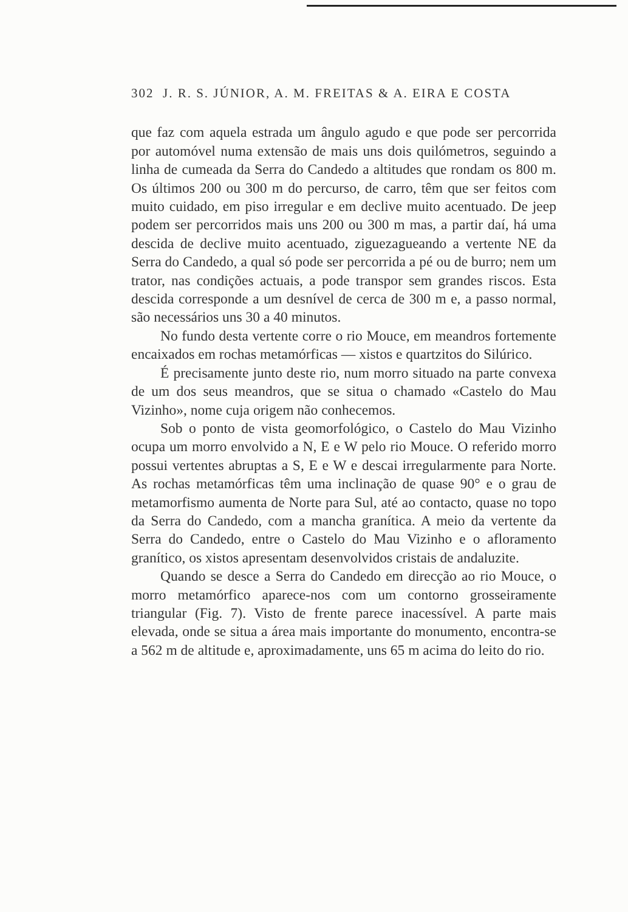302 J. R. S. JÚNIOR, A. M. FREITAS & A. EIRA E COSTA
que faz com aquela estrada um ângulo agudo e que pode ser percorrida por automóvel numa extensão de mais uns dois quilómetros, seguindo a linha de cumeada da Serra do Candedo a altitudes que rondam os 800 m. Os últimos 200 ou 300 m do percurso, de carro, têm que ser feitos com muito cuidado, em piso irregular e em declive muito acentuado. De jeep podem ser percorridos mais uns 200 ou 300 m mas, a partir daí, há uma descida de declive muito acentuado, ziguezagueando a vertente NE da Serra do Candedo, a qual só pode ser percorrida a pé ou de burro; nem um trator, nas condições actuais, a pode transpor sem grandes riscos. Esta descida corresponde a um desnível de cerca de 300 m e, a passo normal, são necessários uns 30 a 40 minutos.
No fundo desta vertente corre o rio Mouce, em meandros fortemente encaixados em rochas metamórficas — xistos e quartzitos do Silúrico.
É precisamente junto deste rio, num morro situado na parte convexa de um dos seus meandros, que se situa o chamado «Castelo do Mau Vizinho», nome cuja origem não conhecemos.
Sob o ponto de vista geomorfológico, o Castelo do Mau Vizinho ocupa um morro envolvido a N, E e W pelo rio Mouce. O referido morro possui vertentes abruptas a S, E e W e descai irregularmente para Norte. As rochas metamórficas têm uma inclinação de quase 90° e o grau de metamorfismo aumenta de Norte para Sul, até ao contacto, quase no topo da Serra do Candedo, com a mancha granítica. A meio da vertente da Serra do Candedo, entre o Castelo do Mau Vizinho e o aflo­ramento granítico, os xistos apresentam desenvolvidos cristais de andaluzite.
Quando se desce a Serra do Candedo em direcção ao rio Mouce, o morro metamórfico aparece-nos com um contorno grosseiramente triangular (Fig. 7). Visto de frente parece inacessível. A parte mais elevada, onde se situa a área mais importante do monumento, encontra-se a 562 m de altitude e, aproximadamente, uns 65 m acima do leito do rio.